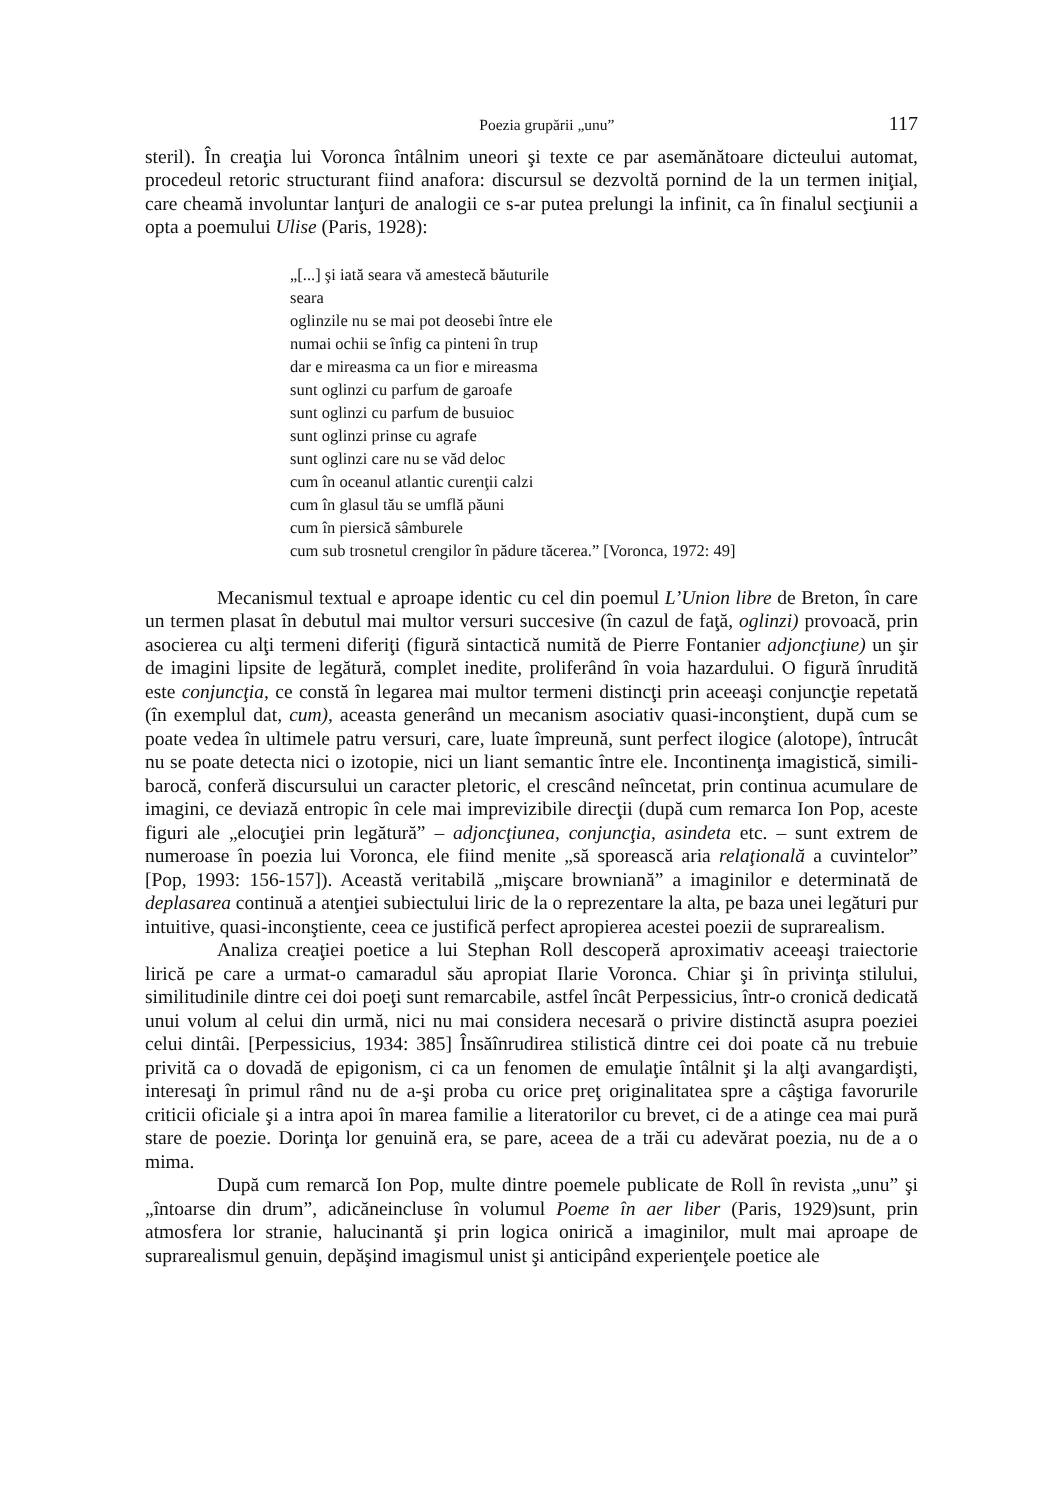Poezia grupării „unu” 117
steril). În creaţia lui Voronca întâlnim uneori şi texte ce par asemănătoare dicteului automat, procedeul retoric structurant fiind anafora: discursul se dezvoltă pornind de la un termen iniţial, care cheamă involuntar lanţuri de analogii ce s-ar putea prelungi la infinit, ca în finalul secţiunii a opta a poemului Ulise (Paris, 1928):
„[...] şi iată seara vă amestecă băuturile
seara
oglinzile nu se mai pot deosebi între ele
numai ochii se înfig ca pinteni în trup
dar e mireasma ca un fior e mireasma
sunt oglinzi cu parfum de garoafe
sunt oglinzi cu parfum de busuioc
sunt oglinzi prinse cu agrafe
sunt oglinzi care nu se văd deloc
cum în oceanul atlantic curenţii calzi
cum în glasul tău se umflă păuni
cum în piersică sâmburele
cum sub trosnetul crengilor în pădure tăcerea.” [Voronca, 1972: 49]
Mecanismul textual e aproape identic cu cel din poemul L’Union libre de Breton, în care un termen plasat în debutul mai multor versuri succesive (în cazul de faţă, oglinzi) provoacă, prin asocierea cu alţi termeni diferiţi (figură sintactică numită de Pierre Fontanier adjoncţiune) un şir de imagini lipsite de legătură, complet inedite, proliferând în voia hazardului. O figură înrudită este conjuncţia, ce constă în legarea mai multor termeni distincţi prin aceeaşi conjuncţie repetată (în exemplul dat, cum), aceasta generând un mecanism asociativ quasi-inconştient, după cum se poate vedea în ultimele patru versuri, care, luate împreună, sunt perfect ilogice (alotope), întrucât nu se poate detecta nici o izotopie, nici un liant semantic între ele. Incontinenţa imagistică, simili-barocă, conferă discursului un caracter pletoric, el crescând neîncetat, prin continua acumulare de imagini, ce deviază entropic în cele mai imprevizibile direcţii (după cum remarca Ion Pop, aceste figuri ale „elocuţiei prin legătură” – adjoncţiunea, conjuncţia, asindeta etc. – sunt extrem de numeroase în poezia lui Voronca, ele fiind menite „să sporească aria relaţională a cuvintelor” [Pop, 1993: 156-157]). Această veritabilă „mişcare browniană” a imaginilor e determinată de deplasarea continuă a atenţiei subiectului liric de la o reprezentare la alta, pe baza unei legături pur intuitive, quasi-inconştiente, ceea ce justifică perfect apropierea acestei poezii de suprarealism.
Analiza creaţiei poetice a lui Stephan Roll descoperă aproximativ aceeaşi traiectorie lirică pe care a urmat-o camaradul său apropiat Ilarie Voronca. Chiar şi în privinţa stilului, similitudinile dintre cei doi poeţi sunt remarcabile, astfel încât Perpessicius, într-o cronică dedicată unui volum al celui din urmă, nici nu mai considera necesară o privire distinctă asupra poeziei celui dintâi. [Perpessicius, 1934: 385] Însăînrudirea stilistică dintre cei doi poate că nu trebuie privită ca o dovadă de epigonism, ci ca un fenomen de emulaţie întâlnit şi la alţi avangardişti, interesaţi în primul rând nu de a-şi proba cu orice preţ originalitatea spre a câştiga favorurile criticii oficiale şi a intra apoi în marea familie a literatorilor cu brevet, ci de a atinge cea mai pură stare de poezie. Dorinţa lor genuină era, se pare, aceea de a trăi cu adevărat poezia, nu de a o mima.
După cum remarcă Ion Pop, multe dintre poemele publicate de Roll în revista „unu” şi „întoarse din drum”, adicăneincluse în volumul Poeme în aer liber (Paris, 1929)sunt, prin atmosfera lor stranie, halucinantă şi prin logica onirică a imaginilor, mult mai aproape de suprarealismul genuin, depăşind imagismul unist şi anticipând experienţele poetice ale